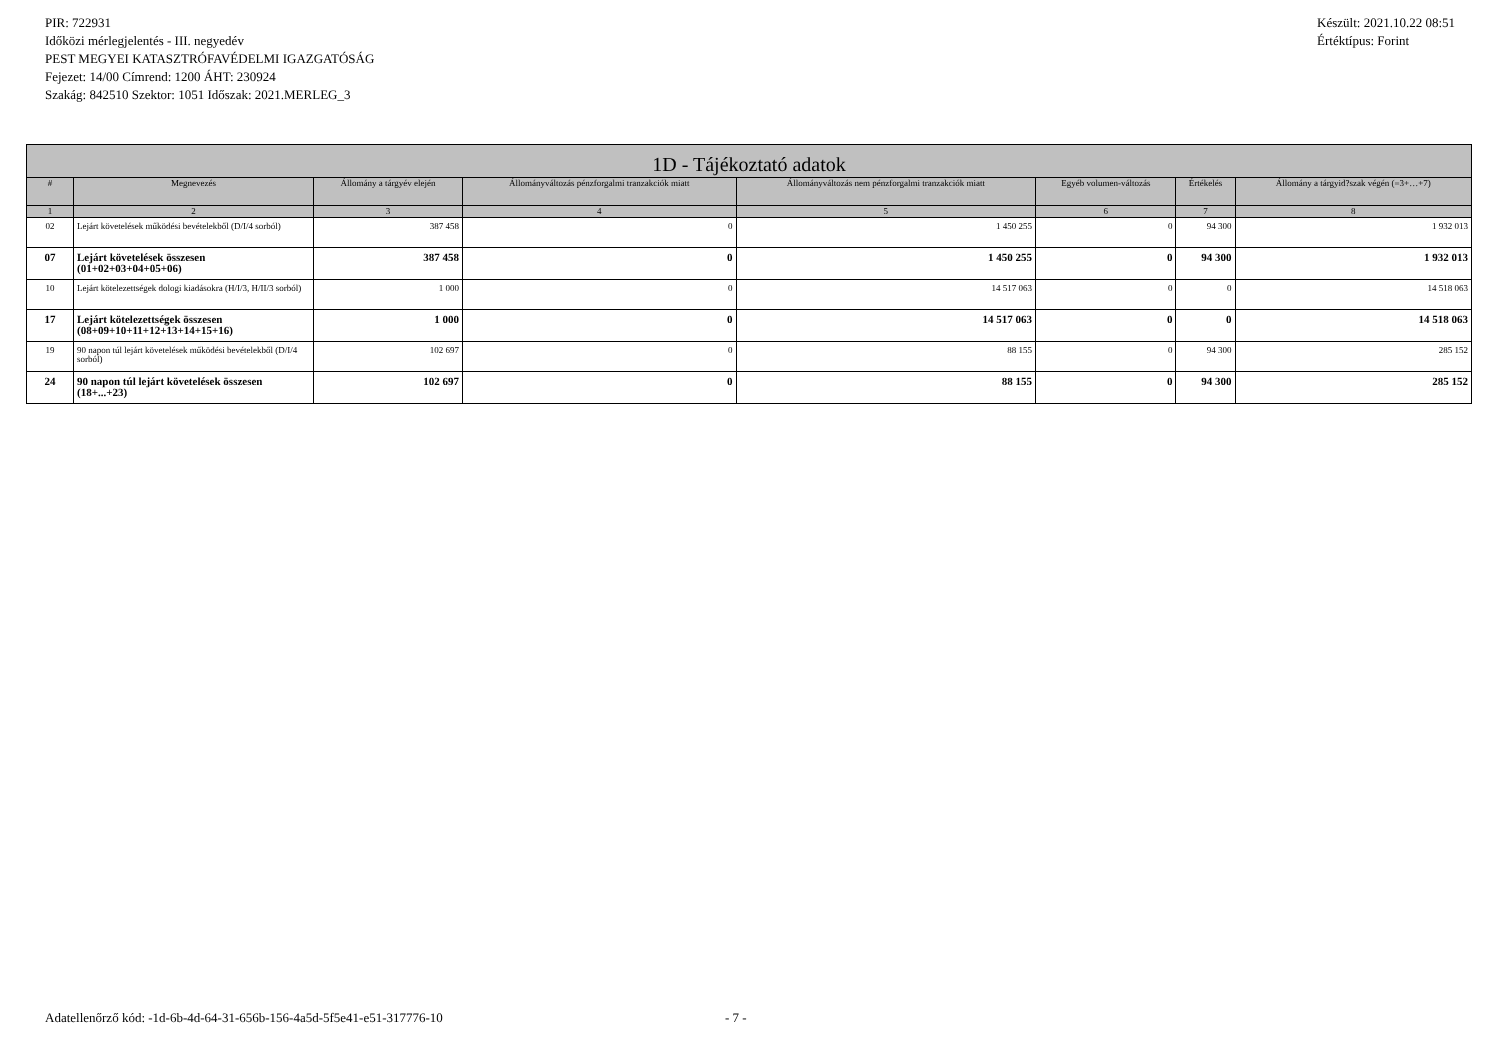PIR: 722931
Időközi mérlegjelentés - III. negyedév
PEST MEGYEI KATASZTRÓFAVÉDELMI IGAZGATÓSÁG
Fejezet: 14/00 Címrend: 1200 ÁHT: 230924
Szakág: 842510 Szektor: 1051 Időszak: 2021.MERLEG_3
Készült: 2021.10.22 08:51
Értéktípus: Forint
| 1D - Tájékoztató adatok | | | | | | | |
| --- | --- | --- | --- | --- | --- | --- | --- |
| # | Megnevezés | Állomány a tárgyév elején | Állományváltozás pénzforgalmi tranzakciók miatt | Állományváltozás nem pénzforgalmi tranzakciók miatt | Egyéb volumen-változás | Értékelés | Állomány a tárgyid?szak végén (=3+…+7) |
| 1 | 2 | 3 | 4 | 5 | 6 | 7 | 8 |
| 02 | Lejárt követelések működési bevételekből (D/I/4 sorból) | 387 458 | 0 | 1 450 255 | 0 | 94 300 | 1 932 013 |
| 07 | Lejárt követelések összesen (01+02+03+04+05+06) | 387 458 | 0 | 1 450 255 | 0 | 94 300 | 1 932 013 |
| 10 | Lejárt kötelezettségek dologi kiadásokra (H/I/3, H/II/3 sorból) | 1 000 | 0 | 14 517 063 | 0 | 0 | 14 518 063 |
| 17 | Lejárt kötelezettségek összesen (08+09+10+11+12+13+14+15+16) | 1 000 | 0 | 14 517 063 | 0 | 0 | 14 518 063 |
| 19 | 90 napon túl lejárt követelések működési bevételekből (D/I/4 sorból) | 102 697 | 0 | 88 155 | 0 | 94 300 | 285 152 |
| 24 | 90 napon túl lejárt követelések összesen (18+...+23) | 102 697 | 0 | 88 155 | 0 | 94 300 | 285 152 |
Adatellenőrző kód: -1d-6b-4d-64-31-656b-156-4a5d-5f5e41-e51-317776-10 - 7 -